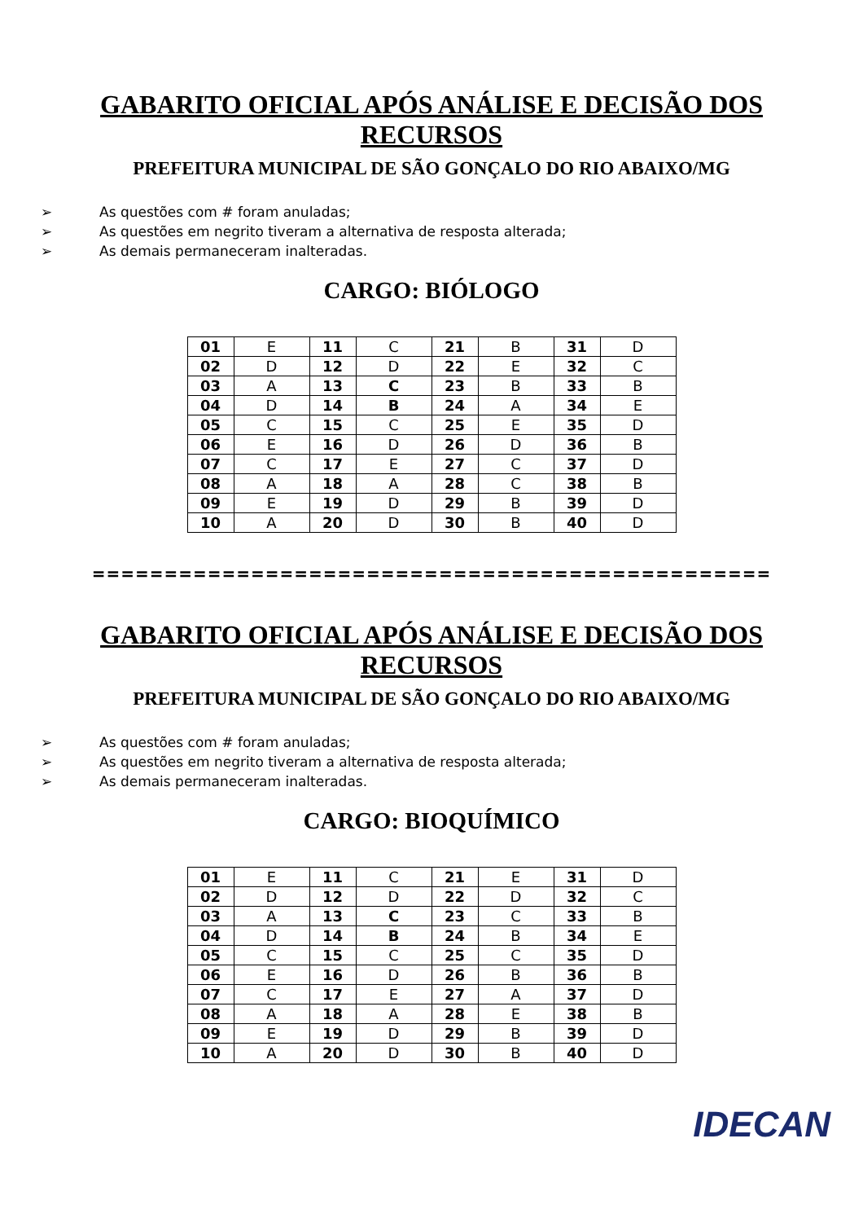GABARITO OFICIAL APÓS ANÁLISE E DECISÃO DOS RECURSOS
PREFEITURA MUNICIPAL DE SÃO GONÇALO DO RIO ABAIXO/MG
➢ As questões com # foram anuladas;
➢ As questões em negrito tiveram a alternativa de resposta alterada;
➢ As demais permaneceram inalteradas.
CARGO: BIÓLOGO
| 01 | E | 11 | C | 21 | B | 31 | D |
| 02 | D | 12 | D | 22 | E | 32 | C |
| 03 | A | 13 | C | 23 | B | 33 | B |
| 04 | D | 14 | B | 24 | A | 34 | E |
| 05 | C | 15 | C | 25 | E | 35 | D |
| 06 | E | 16 | D | 26 | D | 36 | B |
| 07 | C | 17 | E | 27 | C | 37 | D |
| 08 | A | 18 | A | 28 | C | 38 | B |
| 09 | E | 19 | D | 29 | B | 39 | D |
| 10 | A | 20 | D | 30 | B | 40 | D |
===============================================
GABARITO OFICIAL APÓS ANÁLISE E DECISÃO DOS RECURSOS
PREFEITURA MUNICIPAL DE SÃO GONÇALO DO RIO ABAIXO/MG
➢ As questões com # foram anuladas;
➢ As questões em negrito tiveram a alternativa de resposta alterada;
➢ As demais permaneceram inalteradas.
CARGO: BIOQUÍMICO
| 01 | E | 11 | C | 21 | E | 31 | D |
| 02 | D | 12 | D | 22 | D | 32 | C |
| 03 | A | 13 | C | 23 | C | 33 | B |
| 04 | D | 14 | B | 24 | B | 34 | E |
| 05 | C | 15 | C | 25 | C | 35 | D |
| 06 | E | 16 | D | 26 | B | 36 | B |
| 07 | C | 17 | E | 27 | A | 37 | D |
| 08 | A | 18 | A | 28 | E | 38 | B |
| 09 | E | 19 | D | 29 | B | 39 | D |
| 10 | A | 20 | D | 30 | B | 40 | D |
IDECAN